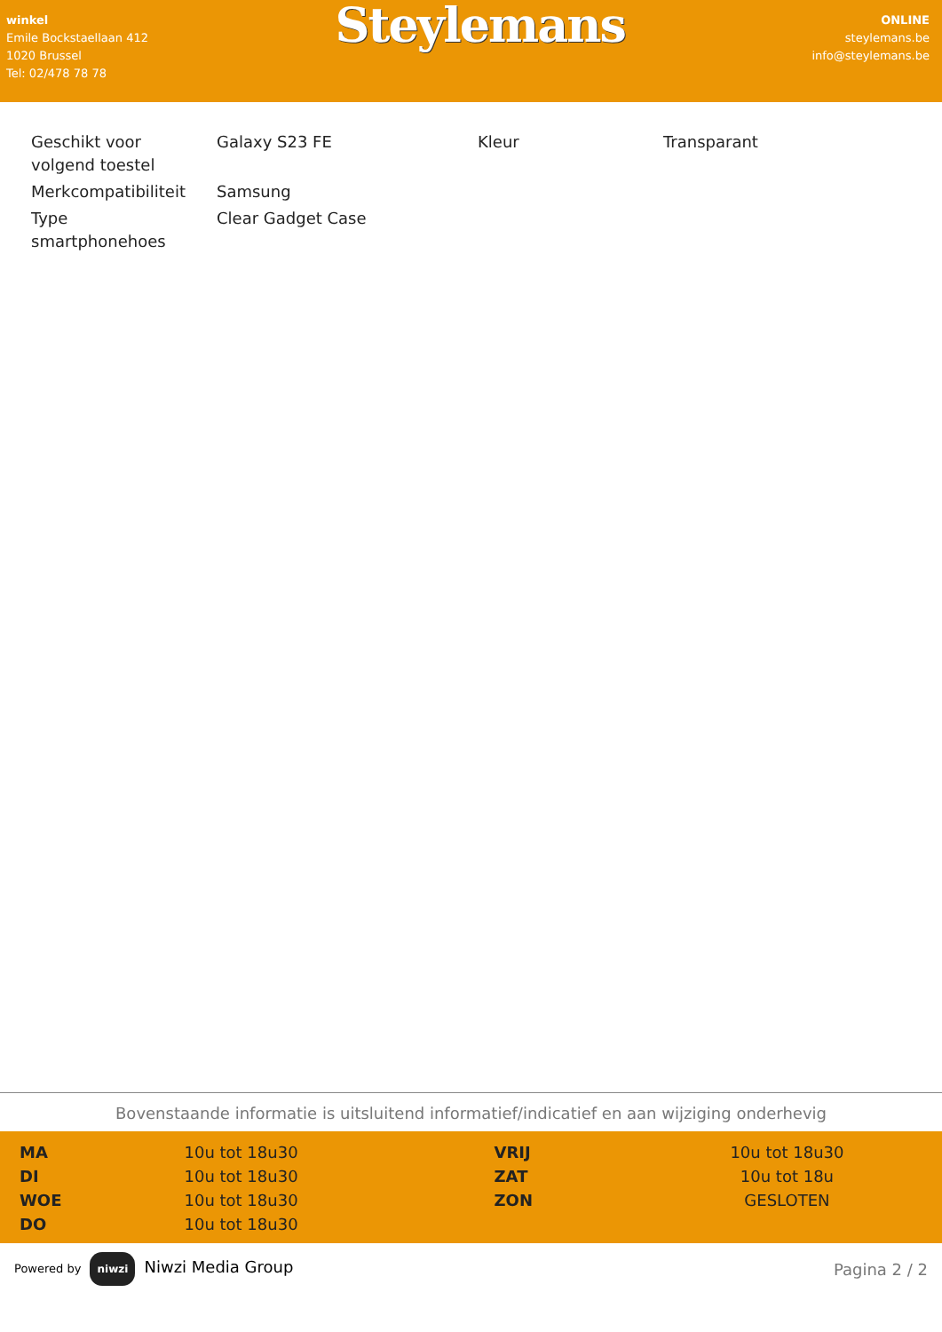winkel
Emile Bockstaellaan 412
1020 Brussel
Tel: 02/478 78 78
Steylemans
ONLINE
steylemans.be
info@steylemans.be
| Geschikt voor volgend toestel | Galaxy S23 FE | Kleur | Transparant |
| Merkcompatibiliteit | Samsung | | |
| Type smartphonehoes | Clear Gadget Case | | |
Bovenstaande informatie is uitsluitend informatief/indicatief en aan wijziging onderhevig
| MA | 10u tot 18u30 | VRIJ | 10u tot 18u30 |
| DI | 10u tot 18u30 | ZAT | 10u tot 18u |
| WOE | 10u tot 18u30 | ZON | GESLOTEN |
| DO | 10u tot 18u30 | | |
Powered by niwzi Niwzi Media Group
Pagina 2 / 2